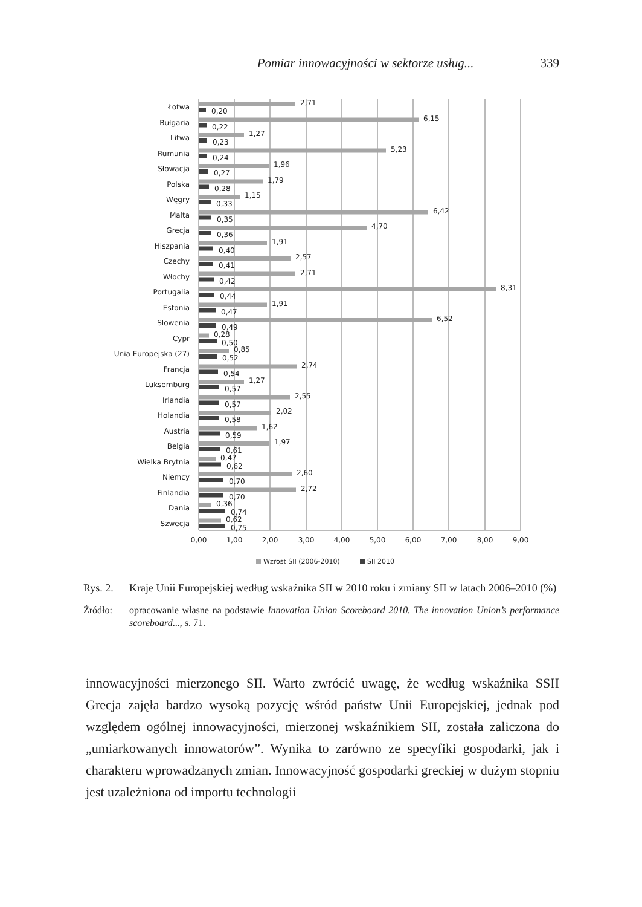Pomiar innowacyjności w sektorze usług... 339
Łotwa
2,71
0,20
Bułgaria
6,15
0,22
Litwa
1,27
0,23
Rumunia
5,23
0,24
Słowacja
1,96
0,27
Polska
1,79
0,28
Węgry
1,15
0,33
Malta
6,42
0,35
Grecja
4,70
0,36
Hiszpania
1,91
0,40
Czechy
2,57
0,41
Włochy
2,71
0,42
Portugalia
8,31
0,44
Estonia
1,91
0,47
Słowenia
6,52
0,49
Cypr
0,28
0,50
Unia Europejska (27)
0,85
0,52
Francja
2,74
0,54
Luksemburg
1,27
0,57
Irlandia
2,55
0,57
Holandia
2,02
0,58
Austria
1,62
0,59
Belgia
1,97
0,61
Wielka Brytnia
0,47
0,62
Niemcy
2,60
0,70
Finlandia
2,72
0,70
Dania
0,36
0,74
Szwecja
0,62
0,75
0,00
1,00
2,00
3,00
4,00
5,00
6,00
7,00
8,00
9,00
Wzrost SII (2006-2010)
SII 2010
Rys. 2. Kraje Unii Europejskiej według wskaźnika SII w 2010 roku i zmiany SII w latach 2006–2010 (%)
Źródło: opracowanie własne na podstawie Innovation Union Scoreboard 2010. The innovation Union’s performance scoreboard..., s. 71.
innowacyjności mierzonego SII. Warto zwrócić uwagę, że według wskaźnika SSII Grecja zajęła bardzo wysoką pozycję wśród państw Unii Europejskiej, jednak pod względem ogólnej innowacyjności, mierzonej wskaźnikiem SII, została zaliczona do „umiarkowanych innowatorów”. Wynika to zarówno ze specyfiki gospodarki, jak i charakteru wprowadzanych zmian. Innowacyjność gospodarki greckiej w dużym stopniu jest uzależniona od importu technologii